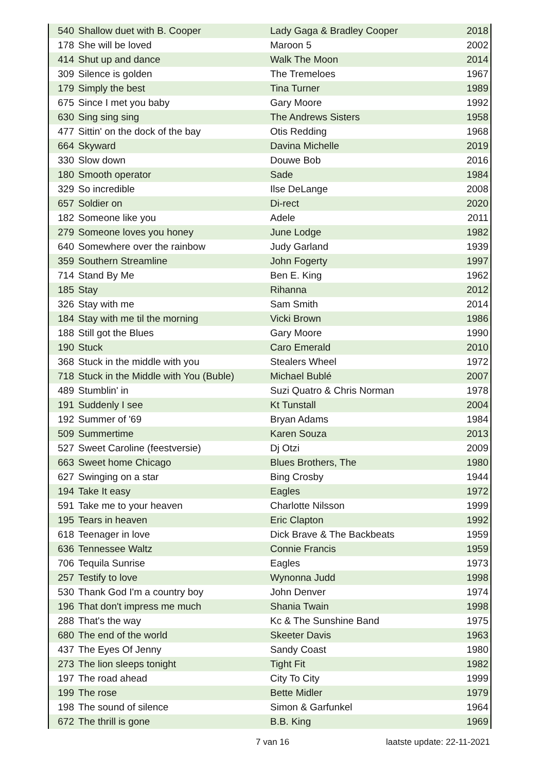| 540 | Shallow duet with B. Cooper | Lady Gaga & Bradley Cooper | 2018 |
| 178 | She will be loved | Maroon 5 | 2002 |
| 414 | Shut up and dance | Walk The Moon | 2014 |
| 309 | Silence is golden | The Tremeloes | 1967 |
| 179 | Simply the best | Tina Turner | 1989 |
| 675 | Since I met you baby | Gary Moore | 1992 |
| 630 | Sing sing sing | The Andrews Sisters | 1958 |
| 477 | Sittin' on the dock of the bay | Otis Redding | 1968 |
| 664 | Skyward | Davina Michelle | 2019 |
| 330 | Slow down | Douwe Bob | 2016 |
| 180 | Smooth operator | Sade | 1984 |
| 329 | So incredible | Ilse DeLange | 2008 |
| 657 | Soldier on | Di-rect | 2020 |
| 182 | Someone like you | Adele | 2011 |
| 279 | Someone loves you honey | June Lodge | 1982 |
| 640 | Somewhere over the rainbow | Judy Garland | 1939 |
| 359 | Southern Streamline | John Fogerty | 1997 |
| 714 | Stand By Me | Ben E. King | 1962 |
| 185 | Stay | Rihanna | 2012 |
| 326 | Stay with me | Sam Smith | 2014 |
| 184 | Stay with me til the morning | Vicki Brown | 1986 |
| 188 | Still got the Blues | Gary Moore | 1990 |
| 190 | Stuck | Caro Emerald | 2010 |
| 368 | Stuck in the middle with you | Stealers Wheel | 1972 |
| 718 | Stuck in the Middle with You (Buble) | Michael Bublé | 2007 |
| 489 | Stumblin' in | Suzi Quatro & Chris Norman | 1978 |
| 191 | Suddenly I see | Kt Tunstall | 2004 |
| 192 | Summer of '69 | Bryan Adams | 1984 |
| 509 | Summertime | Karen Souza | 2013 |
| 527 | Sweet Caroline (feestversie) | Dj Otzi | 2009 |
| 663 | Sweet home Chicago | Blues Brothers, The | 1980 |
| 627 | Swinging on a star | Bing Crosby | 1944 |
| 194 | Take It easy | Eagles | 1972 |
| 591 | Take me to your heaven | Charlotte Nilsson | 1999 |
| 195 | Tears in heaven | Eric Clapton | 1992 |
| 618 | Teenager in love | Dick Brave & The Backbeats | 1959 |
| 636 | Tennessee Waltz | Connie Francis | 1959 |
| 706 | Tequila Sunrise | Eagles | 1973 |
| 257 | Testify to love | Wynonna Judd | 1998 |
| 530 | Thank God I'm a country boy | John Denver | 1974 |
| 196 | That don't impress me much | Shania Twain | 1998 |
| 288 | That's the way | Kc & The Sunshine Band | 1975 |
| 680 | The end of the world | Skeeter Davis | 1963 |
| 437 | The Eyes Of Jenny | Sandy Coast | 1980 |
| 273 | The lion sleeps tonight | Tight Fit | 1982 |
| 197 | The road ahead | City To City | 1999 |
| 199 | The rose | Bette Midler | 1979 |
| 198 | The sound of silence | Simon & Garfunkel | 1964 |
| 672 | The thrill is gone | B.B. King | 1969 |
7 van 16 laatste update: 22-11-2021